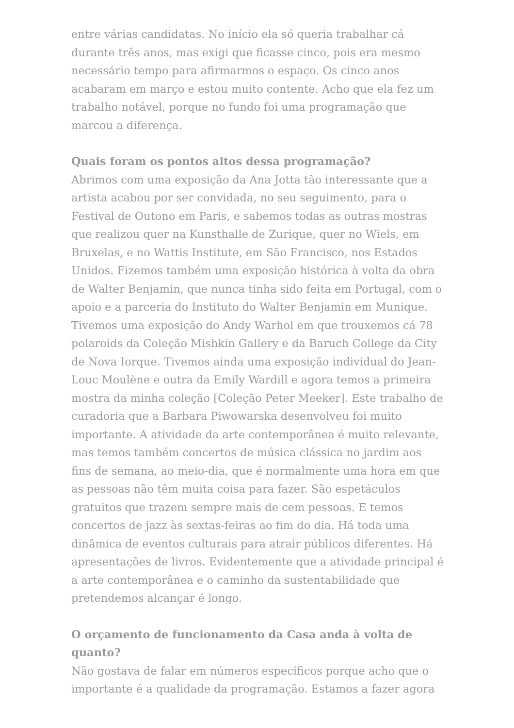entre várias candidatas. No início ela só queria trabalhar cá durante três anos, mas exigi que ficasse cinco, pois era mesmo necessário tempo para afirmarmos o espaço. Os cinco anos acabaram em março e estou muito contente. Acho que ela fez um trabalho notável, porque no fundo foi uma programação que marcou a diferença.
Quais foram os pontos altos dessa programação?
Abrimos com uma exposição da Ana Jotta tão interessante que a artista acabou por ser convidada, no seu seguimento, para o Festival de Outono em Paris, e sabemos todas as outras mostras que realizou quer na Kunsthalle de Zurique, quer no Wiels, em Bruxelas, e no Wattis Institute, em São Francisco, nos Estados Unidos. Fizemos também uma exposição histórica à volta da obra de Walter Benjamin, que nunca tinha sido feita em Portugal, com o apoio e a parceria do Instituto do Walter Benjamin em Munique. Tivemos uma exposição do Andy Warhol em que trouxemos cá 78 polaroids da Coleção Mishkin Gallery e da Baruch College da City de Nova Iorque. Tivemos ainda uma exposição individual do Jean-Louc Moulène e outra da Emily Wardill e agora temos a primeira mostra da minha coleção [Coleção Peter Meeker]. Este trabalho de curadoria que a Barbara Piwowarska desenvolveu foi muito importante. A atividade da arte contemporânea é muito relevante, mas temos também concertos de música clássica no jardim aos fins de semana, ao meio-dia, que é normalmente uma hora em que as pessoas não têm muita coisa para fazer. São espetáculos gratuitos que trazem sempre mais de cem pessoas. E temos concertos de jazz às sextas-feiras ao fim do dia. Há toda uma dinâmica de eventos culturais para atrair públicos diferentes. Há apresentações de livros. Evidentemente que a atividade principal é a arte contemporânea e o caminho da sustentabilidade que pretendemos alcançar é longo.
O orçamento de funcionamento da Casa anda à volta de quanto?
Não gostava de falar em números específicos porque acho que o importante é a qualidade da programação. Estamos a fazer agora